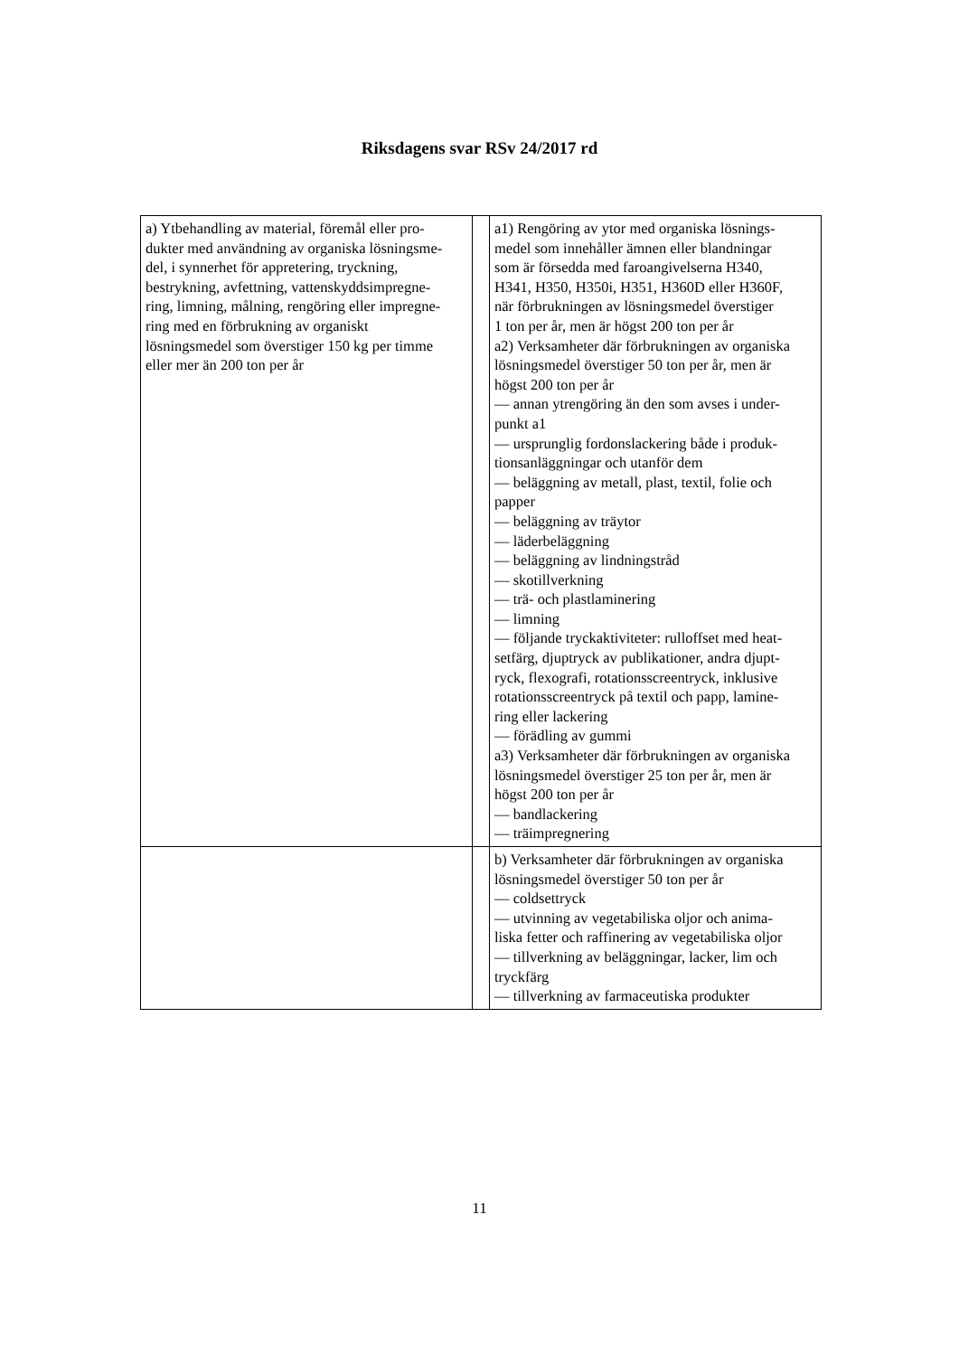Riksdagens svar RSv 24/2017 rd
| a) Ytbehandling av material, föremål eller pro- dukter med användning av organiska lösningsme- del, i synnerhet för appretering, tryckning, bestrykning, avfettning, vattenskyddsimpregne- ring, limning, målning, rengöring eller impregne- ring med en förbrukning av organiskt lösningsmedel som överstiger 150 kg per timme eller mer än 200 ton per år | | a1) Rengöring av ytor med organiska lösnings- medel som innehåller ämnen eller blandningar som är försedda med faroangivelserna H340, H341, H350, H350i, H351, H360D eller H360F, när förbrukningen av lösningsmedel överstiger 1 ton per år, men är högst 200 ton per år a2) Verksamheter där förbrukningen av organiska lösningsmedel överstiger 50 ton per år, men är högst 200 ton per år — annan ytrengöring än den som avses i under- punkt a1 — ursprunglig fordonslackering både i produk- tionsanläggningar och utanför dem — beläggning av metall, plast, textil, folie och papper — beläggning av träytor — läderbeläggning — beläggning av lindningstråd — skotillverkning — trä- och plastlaminering — limning — följande tryckaktiviteter: rulloffset med heat- setfärg, djuptryck av publikationer, andra djupt- ryck, flexografi, rotationsscreentryck, inklusive rotationsscreentryck på textil och papp, lamine- ring eller lackering — förädling av gummi a3) Verksamheter där förbrukningen av organiska lösningsmedel överstiger 25 ton per år, men är högst 200 ton per år — bandlackering — träimpregnering |
| | | b) Verksamheter där förbrukningen av organiska lösningsmedel överstiger 50 ton per år — coldsettryck — utvinning av vegetabiliska oljor och anima- liska fetter och raffinering av vegetabiliska oljor — tillverkning av beläggningar, lacker, lim och tryckfärg — tillverkning av farmaceutiska produkter |
11